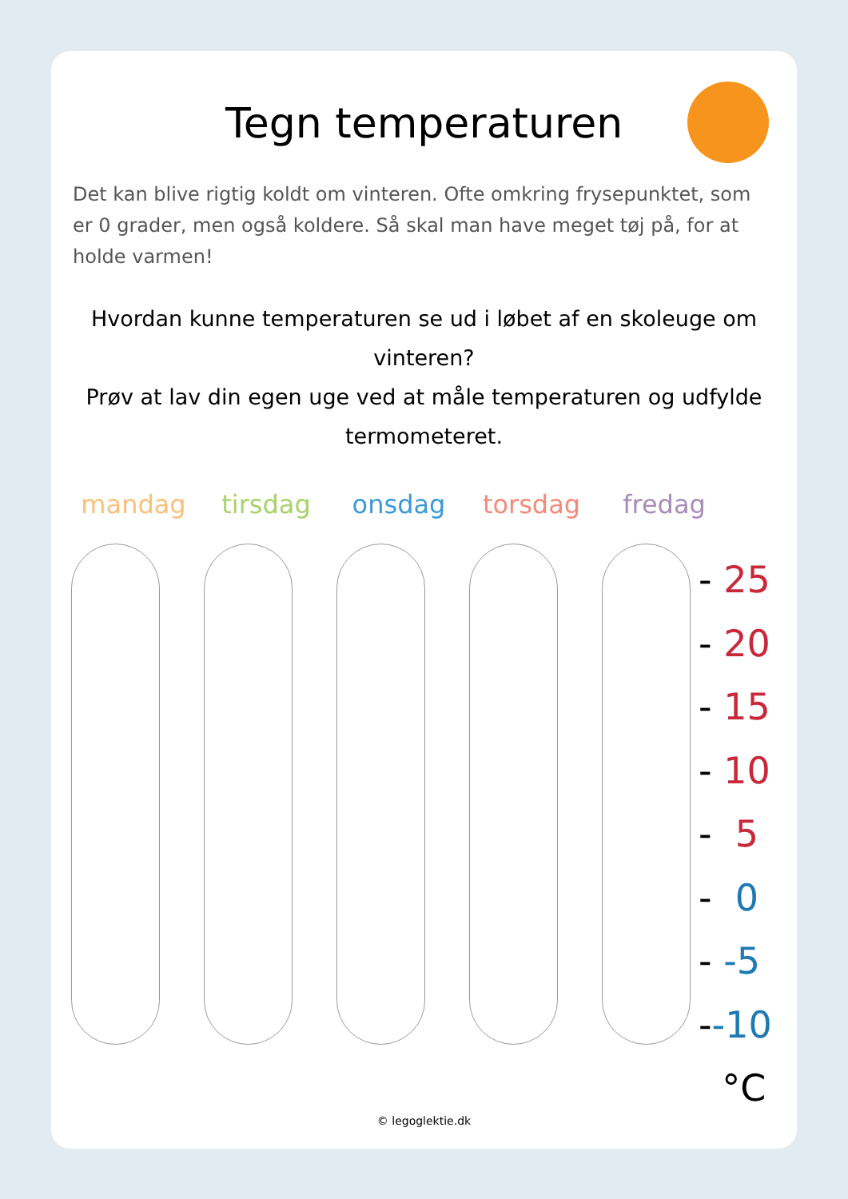Tegn temperaturen
Det kan blive rigtig koldt om vinteren. Ofte omkring frysepunktet, som er 0 grader, men også koldere. Så skal man have meget tøj på, for at holde varmen!
Hvordan kunne temperaturen se ud i løbet af en skoleuge om vinteren?
Prøv at lav din egen uge ved at måle temperaturen og udfylde termometeret.
mandag tirsdag onsdag torsdag fredag
- 25
- 20
- 15
- 10
- 5
- 0
- -5
--10
°C
© legoglektie.dk